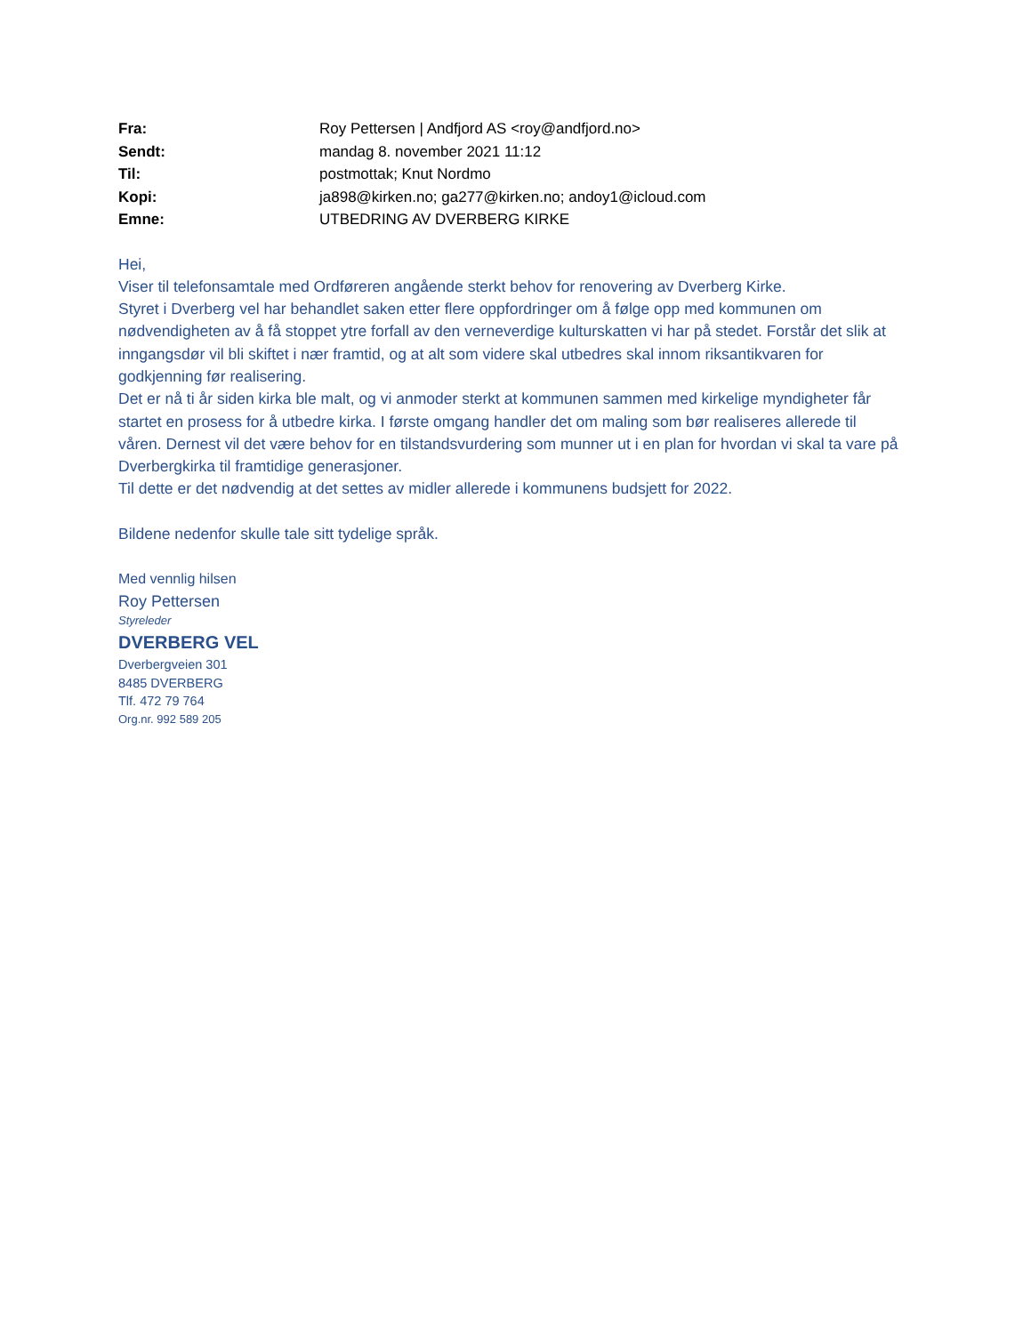| Fra: | Roy Pettersen / Andfjord AS <roy@andfjord.no> |
| Sendt: | mandag 8. november 2021 11:12 |
| Til: | postmottak; Knut Nordmo |
| Kopi: | ja898@kirken.no; ga277@kirken.no; andoy1@icloud.com |
| Emne: | UTBEDRING AV DVERBERG KIRKE |
Hei,
Viser til telefonsamtale med Ordføreren angående sterkt behov for renovering av Dverberg Kirke.
Styret i Dverberg vel har behandlet saken etter flere oppfordringer om å følge opp med kommunen om nødvendigheten av å få stoppet ytre forfall av den verneverdige kulturskatten vi har på stedet. Forstår det slik at inngangsdør vil bli skiftet i nær framtid, og at alt som videre skal utbedres skal innom riksantikvaren for godkjenning før realisering.
Det er nå ti år siden kirka ble malt, og vi anmoder sterkt at kommunen sammen med kirkelige myndigheter får startet en prosess for å utbedre kirka. I første omgang handler det om maling som bør realiseres allerede til våren. Dernest vil det være behov for en tilstandsvurdering som munner ut i en plan for hvordan vi skal ta vare på Dverbergkirka til framtidige generasjoner.
Til dette er det nødvendig at det settes av midler allerede i kommunens budsjett for 2022.
Bildene nedenfor skulle tale sitt tydelige språk.
Med vennlig hilsen
Roy Pettersen
Styreleder
DVERBERG VEL
Dverbergveien 301
8485 DVERBERG
Tlf. 472 79 764
Org.nr. 992 589 205